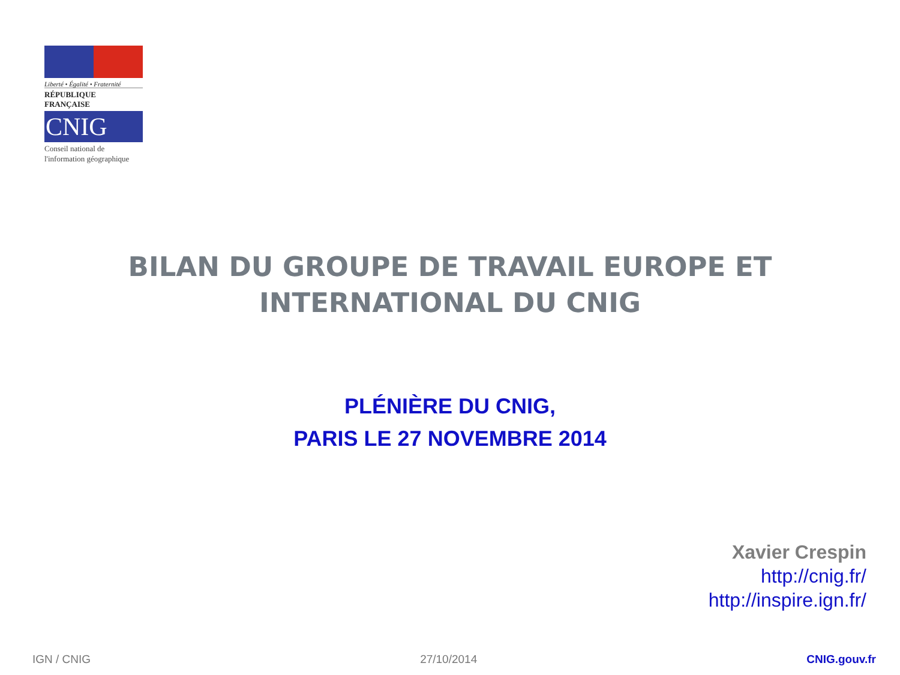Liberté • Égalité • Fraternité
RÉPUBLIQUE FRANÇAISE
CNIG
Conseil national de
l'information géographique
BILAN DU GROUPE DE TRAVAIL EUROPE ET INTERNATIONAL DU CNIG
PLÉNIÈRE DU CNIG,
PARIS LE 27 NOVEMBRE 2014
Xavier Crespin
http://cnig.fr/
http://inspire.ign.fr/
IGN / CNIG 27/10/2014 CNIG.gouv.fr